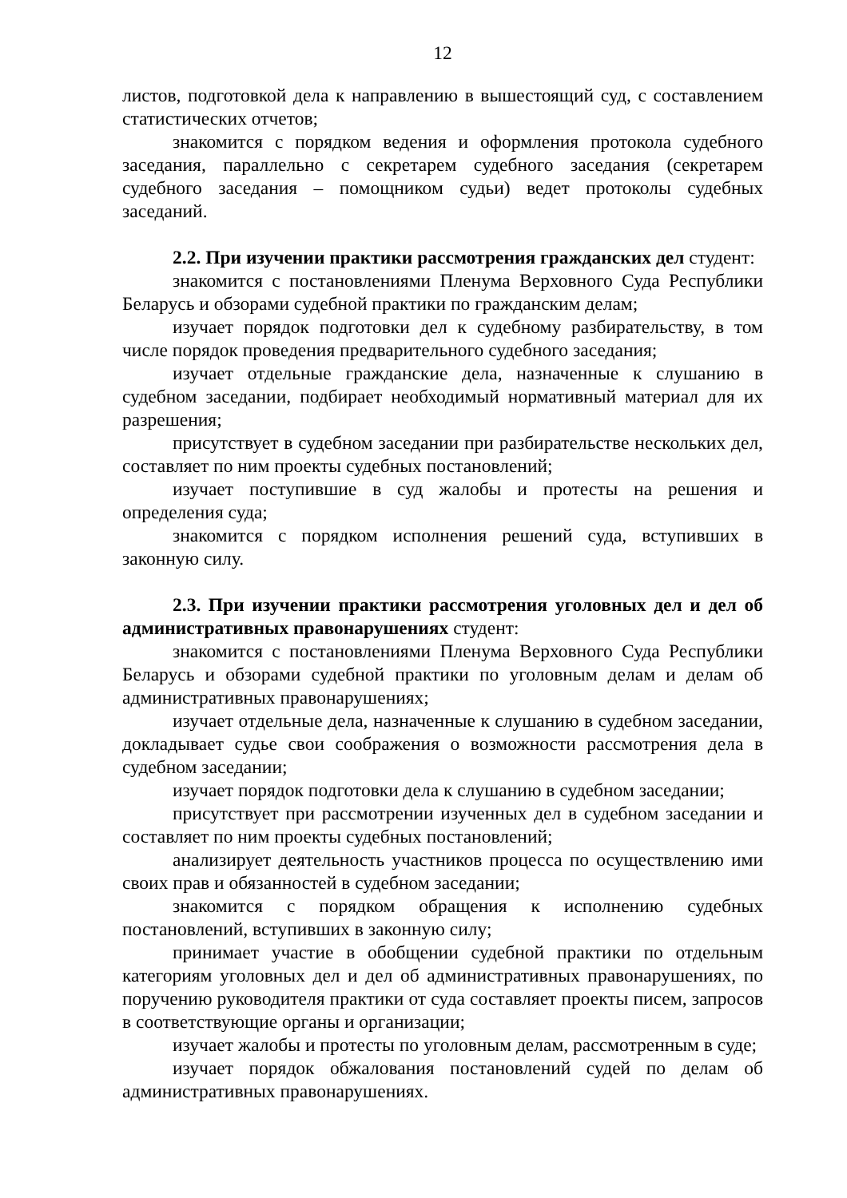12
листов, подготовкой дела к направлению в вышестоящий суд, с составлением статистических отчетов;
знакомится с порядком ведения и оформления протокола судебного заседания, параллельно с секретарем судебного заседания (секретарем судебного заседания – помощником судьи) ведет протоколы судебных заседаний.
2.2. При изучении практики рассмотрения гражданских дел студент:
знакомится с постановлениями Пленума Верховного Суда Республики Беларусь и обзорами судебной практики по гражданским делам;
изучает порядок подготовки дел к судебному разбирательству, в том числе порядок проведения предварительного судебного заседания;
изучает отдельные гражданские дела, назначенные к слушанию в судебном заседании, подбирает необходимый нормативный материал для их разрешения;
присутствует в судебном заседании при разбирательстве нескольких дел, составляет по ним проекты судебных постановлений;
изучает поступившие в суд жалобы и протесты на решения и определения суда;
знакомится с порядком исполнения решений суда, вступивших в законную силу.
2.3. При изучении практики рассмотрения уголовных дел и дел об административных правонарушениях студент:
знакомится с постановлениями Пленума Верховного Суда Республики Беларусь и обзорами судебной практики по уголовным делам и делам об административных правонарушениях;
изучает отдельные дела, назначенные к слушанию в судебном заседании, докладывает судье свои соображения о возможности рассмотрения дела в судебном заседании;
изучает порядок подготовки дела к слушанию в судебном заседании;
присутствует при рассмотрении изученных дел в судебном заседании и составляет по ним проекты судебных постановлений;
анализирует деятельность участников процесса по осуществлению ими своих прав и обязанностей в судебном заседании;
знакомится с порядком обращения к исполнению судебных постановлений, вступивших в законную силу;
принимает участие в обобщении судебной практики по отдельным категориям уголовных дел и дел об административных правонарушениях, по поручению руководителя практики от суда составляет проекты писем, запросов в соответствующие органы и организации;
изучает жалобы и протесты по уголовным делам, рассмотренным в суде;
изучает порядок обжалования постановлений судей по делам об административных правонарушениях.